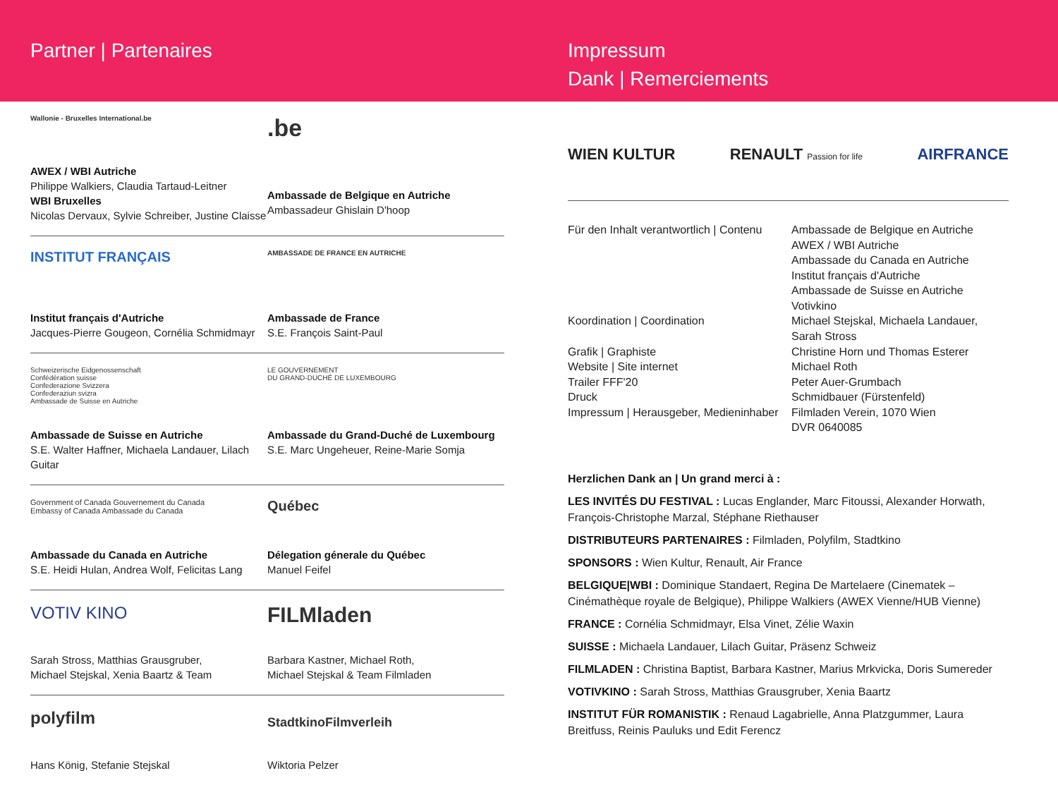Partner | Partenaires Impressum
Dank | Remerciements
Wallonie - Bruxelles International.be
AWEX / WBI Autriche
Philippe Walkiers, Claudia Tartaud-Leitner
WBI Bruxelles
Nicolas Dervaux, Sylvie Schreiber, Justine Claisse
.be
Ambassade de Belgique en Autriche
Ambassadeur Ghislain D'hoop
INSTITUT FRANÇAIS
Institut français d'Autriche
Jacques-Pierre Gougeon, Cornélia Schmidmayr
AMBASSADE DE FRANCE EN AUTRICHE
Ambassade de France
S.E. François Saint-Paul
Schweizerische Eidgenossenschaft
Confédération suisse
Confederazione Svizzera
Confederaziun svizra
Ambassade de Suisse en Autriche
Ambassade de Suisse en Autriche
S.E. Walter Haffner, Michaela Landauer, Lilach Guitar
LE GOUVERNEMENT
DU GRAND-DUCHÉ DE LUXEMBOURG
Ambassade du Grand-Duché de Luxembourg
S.E. Marc Ungeheuer, Reine-Marie Somja
Government of Canada Gouvernement du Canada
Embassy of Canada Ambassade du Canada
Ambassade du Canada en Autriche
S.E. Heidi Hulan, Andrea Wolf, Felicitas Lang
Québec
Délegation génerale du Québec
Manuel Feifel
VOTIV KINO
Sarah Stross, Matthias Grausgruber,
Michael Stejskal, Xenia Baartz & Team
FILMladen
Barbara Kastner, Michael Roth,
Michael Stejskal & Team Filmladen
polyfilm
Hans König, Stefanie Stejskal
StadtkinoFilmverleih
Wiktoria Pelzer
WIEN KULTUR RENAULT Passion for life AIRFRANCE
Für den Inhalt verantwortlich | Contenu
Ambassade de Belgique en Autriche
AWEX / WBI Autriche
Ambassade du Canada en Autriche
Institut français d'Autriche
Ambassade de Suisse en Autriche
Votivkino
Koordination | Coordination
Michael Stejskal, Michaela Landauer,
Sarah Stross
Grafik | Graphiste
Website | Site internet
Trailer FFF'20
Druck
Impressum | Herausgeber, Medieninhaber
Christine Horn und Thomas Esterer
Michael Roth
Peter Auer-Grumbach
Schmidbauer (Fürstenfeld)
Filmladen Verein, 1070 Wien
DVR 0640085
Herzlichen Dank an | Un grand merci à :
LES INVITÉS DU FESTIVAL : Lucas Englander, Marc Fitoussi, Alexander Horwath, François-Christophe Marzal, Stéphane Riethauser
DISTRIBUTEURS PARTENAIRES : Filmladen, Polyfilm, Stadtkino
SPONSORS : Wien Kultur, Renault, Air France
BELGIQUE|WBI : Dominique Standaert, Regina De Martelaere (Cinematek – Cinémathèque royale de Belgique), Philippe Walkiers (AWEX Vienne/HUB Vienne)
FRANCE : Cornélia Schmidmayr, Elsa Vinet, Zélie Waxin
SUISSE : Michaela Landauer, Lilach Guitar, Präsenz Schweiz
FILMLADEN : Christina Baptist, Barbara Kastner, Marius Mrkvicka, Doris Sumereder
VOTIVKINO : Sarah Stross, Matthias Grausgruber, Xenia Baartz
INSTITUT FÜR ROMANISTIK : Renaud Lagabrielle, Anna Platzgummer, Laura Breitfuss, Reinis Pauluks und Edit Ferencz